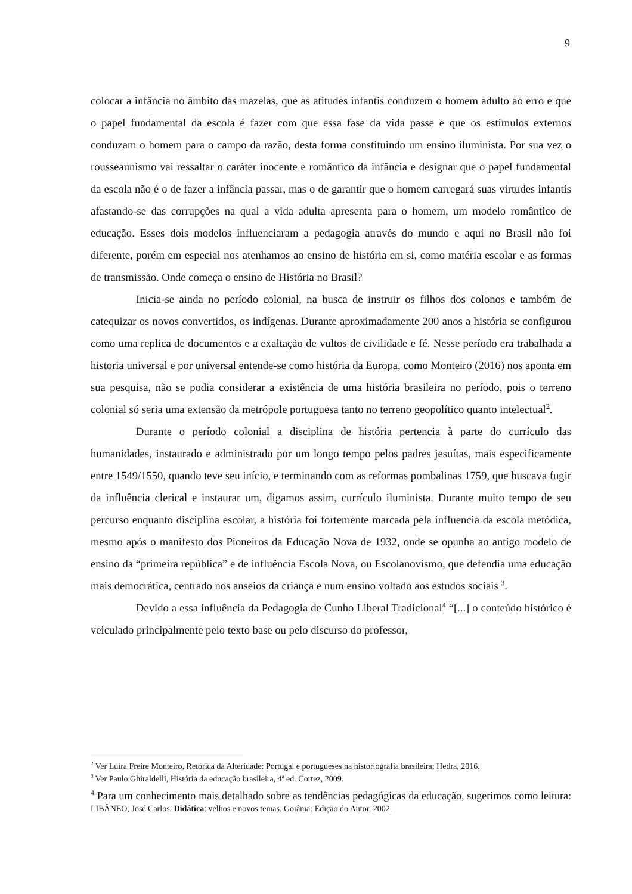9
colocar a infância no âmbito das mazelas, que as atitudes infantis conduzem o homem adulto ao erro e que o papel fundamental da escola é fazer com que essa fase da vida passe e que os estímulos externos conduzam o homem para o campo da razão, desta forma constituindo um ensino iluminista. Por sua vez o rousseaunismo vai ressaltar o caráter inocente e romântico da infância e designar que o papel fundamental da escola não é o de fazer a infância passar, mas o de garantir que o homem carregará suas virtudes infantis afastando-se das corrupções na qual a vida adulta apresenta para o homem, um modelo romântico de educação. Esses dois modelos influenciaram a pedagogia através do mundo e aqui no Brasil não foi diferente, porém em especial nos atenhamos ao ensino de história em si, como matéria escolar e as formas de transmissão. Onde começa o ensino de História no Brasil?
Inicia-se ainda no período colonial, na busca de instruir os filhos dos colonos e também de catequizar os novos convertidos, os indígenas. Durante aproximadamente 200 anos a história se configurou como uma replica de documentos e a exaltação de vultos de civilidade e fé. Nesse período era trabalhada a historia universal e por universal entende-se como história da Europa, como Monteiro (2016) nos aponta em sua pesquisa, não se podia considerar a existência de uma história brasileira no período, pois o terreno colonial só seria uma extensão da metrópole portuguesa tanto no terreno geopolítico quanto intelectual<sup>2</sup>.
Durante o período colonial a disciplina de história pertencia à parte do currículo das humanidades, instaurado e administrado por um longo tempo pelos padres jesuítas, mais especificamente entre 1549/1550, quando teve seu início, e terminando com as reformas pombalinas 1759, que buscava fugir da influência clerical e instaurar um, digamos assim, currículo iluminista. Durante muito tempo de seu percurso enquanto disciplina escolar, a história foi fortemente marcada pela influencia da escola metódica, mesmo após o manifesto dos Pioneiros da Educação Nova de 1932, onde se opunha ao antigo modelo de ensino da “primeira república” e de influência Escola Nova, ou Escolanovismo, que defendia uma educação mais democrática, centrado nos anseios da criança e num ensino voltado aos estudos sociais <sup>3</sup>.
Devido a essa influência da Pedagogia de Cunho Liberal Tradicional<sup>4</sup> “[...] o conteúdo histórico é veiculado principalmente pelo texto base ou pelo discurso do professor,
<sup>2</sup> Ver Luíra Freire Monteiro, Retórica da Alteridade: Portugal e portugueses na historiografia brasileira; Hedra, 2016.
<sup>3</sup> Ver Paulo Ghiraldelli, História da educação brasileira, 4ª ed. Cortez, 2009.
<sup>4</sup> Para um conhecimento mais detalhado sobre as tendências pedagógicas da educação, sugerimos como leitura: LIBÂNEO, José Carlos. Didática: velhos e novos temas. Goiânia: Edição do Autor, 2002.